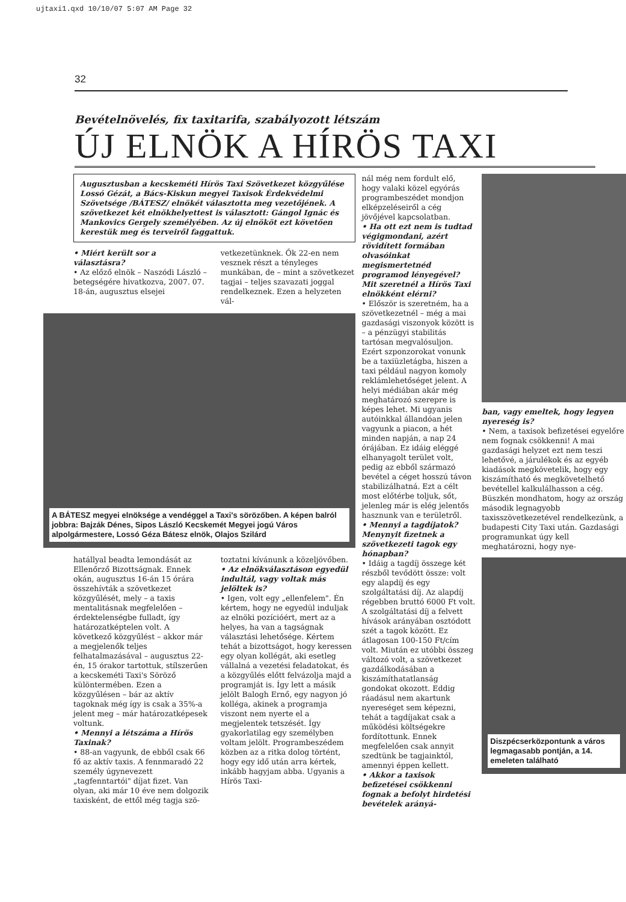ujtaxi1.qxd 10/10/07 5:07 AM Page 32
32
Bevételnövelés, fix taxitarifa, szabályozott létszám
ÚJ ELNÖK A HÍRÖS TAXI
Augusztusban a kecskeméti Hírös Taxi Szövetkezet közgyűlése Lossó Gézát, a Bács-Kiskun megyei Taxisok Érdekvédelmi Szövetsége /BÁTESZ/ elnökét választotta meg vezetőjének. A szövetkezet két elnökhelyettest is választott: Gángol Ignác és Mankovics Gergely személyében. Az új elnököt ezt követően kerestük meg és terveiről faggattuk.
• Miért került sor a választásra?
• Az előző elnök – Naszódi László – betegségére hivatkozva, 2007. 07. 18-án, augusztus elsejei
vetkezetünknek. Ők 22-en nem vesznek részt a tényleges munkában, de – mint a szövetkezet tagjai – teljes szavazati joggal rendelkeznek. Ezen a helyzeten vál-
A BÁTESZ megyei elnöksége a vendéggel a Taxi's sörözőben. A képen balról jobbra: Bajzák Dénes, Sipos László Kecskemét Megyei jogú Város alpolgármestere, Lossó Géza Bátesz elnök, Olajos Szilárd
hatállyal beadta lemondását az Ellenőrző Bizottságnak. Ennek okán, augusztus 16-án 15 órára összehívták a szövetkezet közgyűlését, mely – a taxis mentalitásnak megfelelően – érdektelenségbe fulladt, így határozatképtelen volt. A következő közgyűlést – akkor már a megjelenők teljes felhatalmazásával – augusztus 22-én, 15 órakor tartottuk, stílszerűen a kecskeméti Taxi's Söröző különtermében. Ezen a közgyűlésen – bár az aktív tagoknak még így is csak a 35%-a jelent meg – már határozatképesek voltunk.
• Mennyi a létszáma a Hírös Taxinak?
• 88-an vagyunk, de ebből csak 66 fő az aktív taxis. A fennmaradó 22 személy úgynevezett „tagfenntartói" díjat fizet. Van olyan, aki már 10 éve nem dolgozik taxisként, de ettől még tagja szö-
toztatni kívánunk a közeljövőben.
• Az elnökválasztáson egyedül indultál, vagy voltak más jelöltek is?
• Igen, volt egy „ellenfelem". Én kértem, hogy ne egyedül induljak az elnöki pozícióért, mert az a helyes, ha van a tagságnak választási lehetősége. Kértem tehát a bizottságot, hogy keressen egy olyan kollégát, aki esetleg vállalná a vezetési feladatokat, és a közgyűlés előtt felvázolja majd a programját is. Így lett a másik jelölt Balogh Ernő, egy nagyon jó kolléga, akinek a programja viszont nem nyerte el a megjelentek tetszését. Így gyakorlatilag egy személyben voltam jelölt. Programbeszédem közben az a ritka dolog történt, hogy egy idő után arra kértek, inkább hagyjam abba. Ugyanis a Hírös Taxi-
nál még nem fordult elő, hogy valaki közel egyórás programbeszédet mondjon elképzeléseiről a cég jövőjével kapcsolatban.
• Ha ott ezt nem is tudtad végigmondani, azért rövidített formában olvasóinkat megismertetnéd programod lényegével? Mit szeretnél a Hírös Taxi elnökként elérni?
• Először is szeretném, ha a szövetkezetnél – még a mai gazdasági viszonyok között is – a pénzügyi stabilitás tartósan megvalósuljon. Ezért szponzorokat vonunk be a taxiüzletágba, hiszen a taxi például nagyon komoly reklámlehetőséget jelent. A helyi médiában akár még meghatározó szerepre is képes lehet. Mi ugyanis autóinkkal állandóan jelen vagyunk a piacon, a hét minden napján, a nap 24 órájában. Ez idáig eléggé elhanyagolt terület volt, pedig az ebből származó bevétel a céget hosszú távon stabilizálhatná. Ezt a célt most előtérbe toljuk, sőt, jelenleg már is elég jelentős hasznunk van e területről.
• Mennyi a tagdíjatok? Menynyit fizetnek a szövetkezeti tagok egy hónapban?
• Idáig a tagdíj összege két részből tevődött össze: volt egy alapdíj és egy szolgáltatási díj. Az alapdíj régebben bruttó 6000 Ft volt. A szolgáltatási díj a felvett hívások arányában osztódott szét a tagok között. Ez átlagosan 100-150 Ft/cím volt. Miután ez utóbbi összeg változó volt, a szövetkezet gazdálkodásában a kiszámíthatatlanság gondokat okozott. Eddig ráadásul nem akartunk nyereséget sem képezni, tehát a tagdíjakat csak a működési költségekre fordítottunk. Ennek megfelelően csak annyit szedtünk be tagjainktól, amennyi éppen kellett.
• Akkor a taxisok befizetései csökkenni fognak a befolyt hirdetési bevételek arányá-
ban, vagy emeltek, hogy legyen nyereség is?
• Nem, a taxisok befizetései egyelőre nem fognak csökkenni! A mai gazdasági helyzet ezt nem teszi lehetővé, a járulékok és az egyéb kiadások megkövetelik, hogy egy kiszámítható és megkövetelhető bevétellel kalkulálhasson a cég. Büszkén mondhatom, hogy az ország második legnagyobb taxisszövetkezetével rendelkezünk, a budapesti City Taxi után. Gazdasági programunkat úgy kell meghatározni, hogy nye-
Diszpécserközpontunk a város legmagasabb pontján, a 14. emeleten található